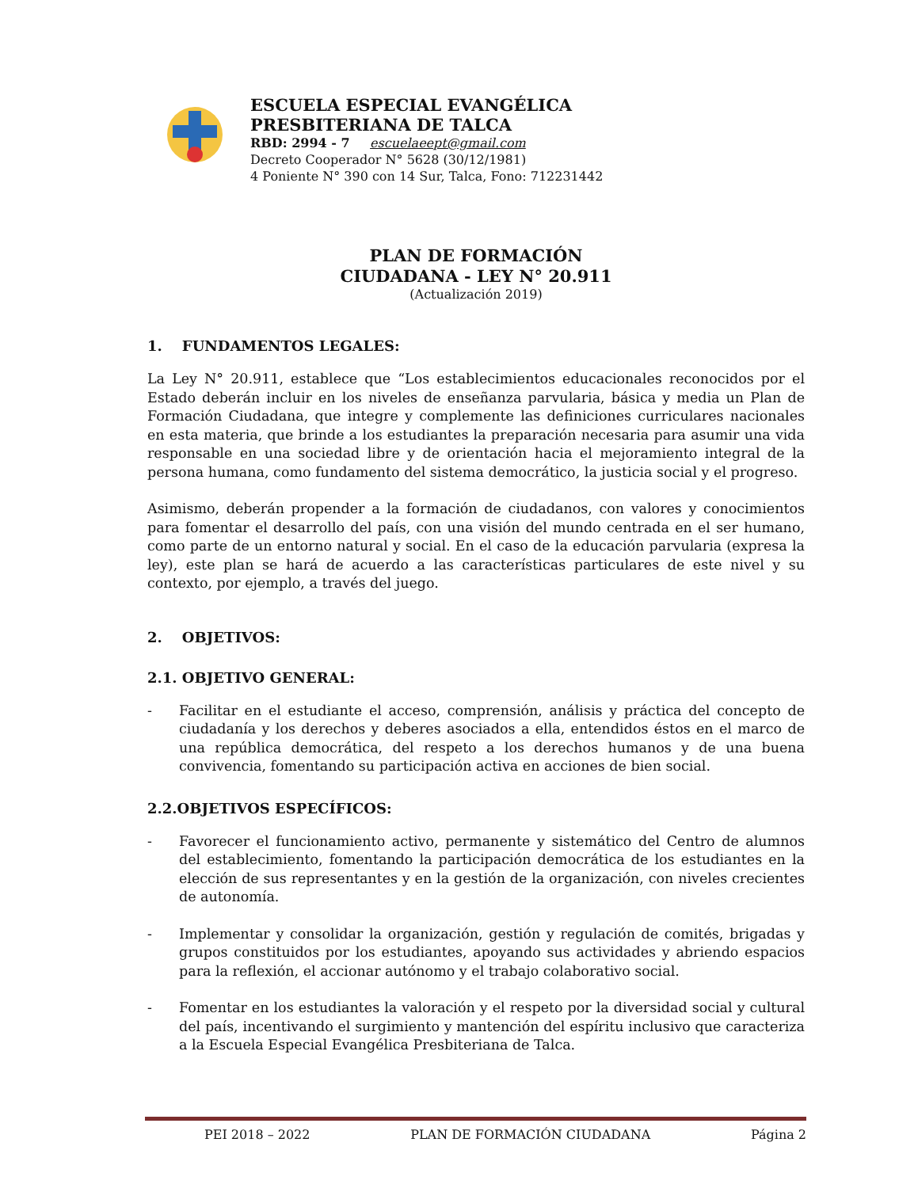ESCUELA ESPECIAL EVANGÉLICA
PRESBITERIANA DE TALCA
RBD: 2994 - 7 escuelaeept@gmail.com
Decreto Cooperador N° 5628 (30/12/1981)
4 Poniente N° 390 con 14 Sur, Talca, Fono: 712231442
PLAN DE FORMACIÓN
CIUDADANA - LEY N° 20.911
(Actualización 2019)
1. FUNDAMENTOS LEGALES:
La Ley N° 20.911, establece que “Los establecimientos educacionales reconocidos por el Estado deberán incluir en los niveles de enseñanza parvularia, básica y media un Plan de Formación Ciudadana, que integre y complemente las definiciones curriculares nacionales en esta materia, que brinde a los estudiantes la preparación necesaria para asumir una vida responsable en una sociedad libre y de orientación hacia el mejoramiento integral de la persona humana, como fundamento del sistema democrático, la justicia social y el progreso.
Asimismo, deberán propender a la formación de ciudadanos, con valores y conocimientos para fomentar el desarrollo del país, con una visión del mundo centrada en el ser humano, como parte de un entorno natural y social. En el caso de la educación parvularia (expresa la ley), este plan se hará de acuerdo a las características particulares de este nivel y su contexto, por ejemplo, a través del juego.
2. OBJETIVOS:
2.1. OBJETIVO GENERAL:
- Facilitar en el estudiante el acceso, comprensión, análisis y práctica del concepto de ciudadanía y los derechos y deberes asociados a ella, entendidos éstos en el marco de una república democrática, del respeto a los derechos humanos y de una buena convivencia, fomentando su participación activa en acciones de bien social.
2.2.OBJETIVOS ESPECÍFICOS:
- Favorecer el funcionamiento activo, permanente y sistemático del Centro de alumnos del establecimiento, fomentando la participación democrática de los estudiantes en la elección de sus representantes y en la gestión de la organización, con niveles crecientes de autonomía.
- Implementar y consolidar la organización, gestión y regulación de comités, brigadas y grupos constituidos por los estudiantes, apoyando sus actividades y abriendo espacios para la reflexión, el accionar autónomo y el trabajo colaborativo social.
- Fomentar en los estudiantes la valoración y el respeto por la diversidad social y cultural del país, incentivando el surgimiento y mantención del espíritu inclusivo que caracteriza a la Escuela Especial Evangélica Presbiteriana de Talca.
PEI 2018 – 2022 PLAN DE FORMACIÓN CIUDADANA Página 2